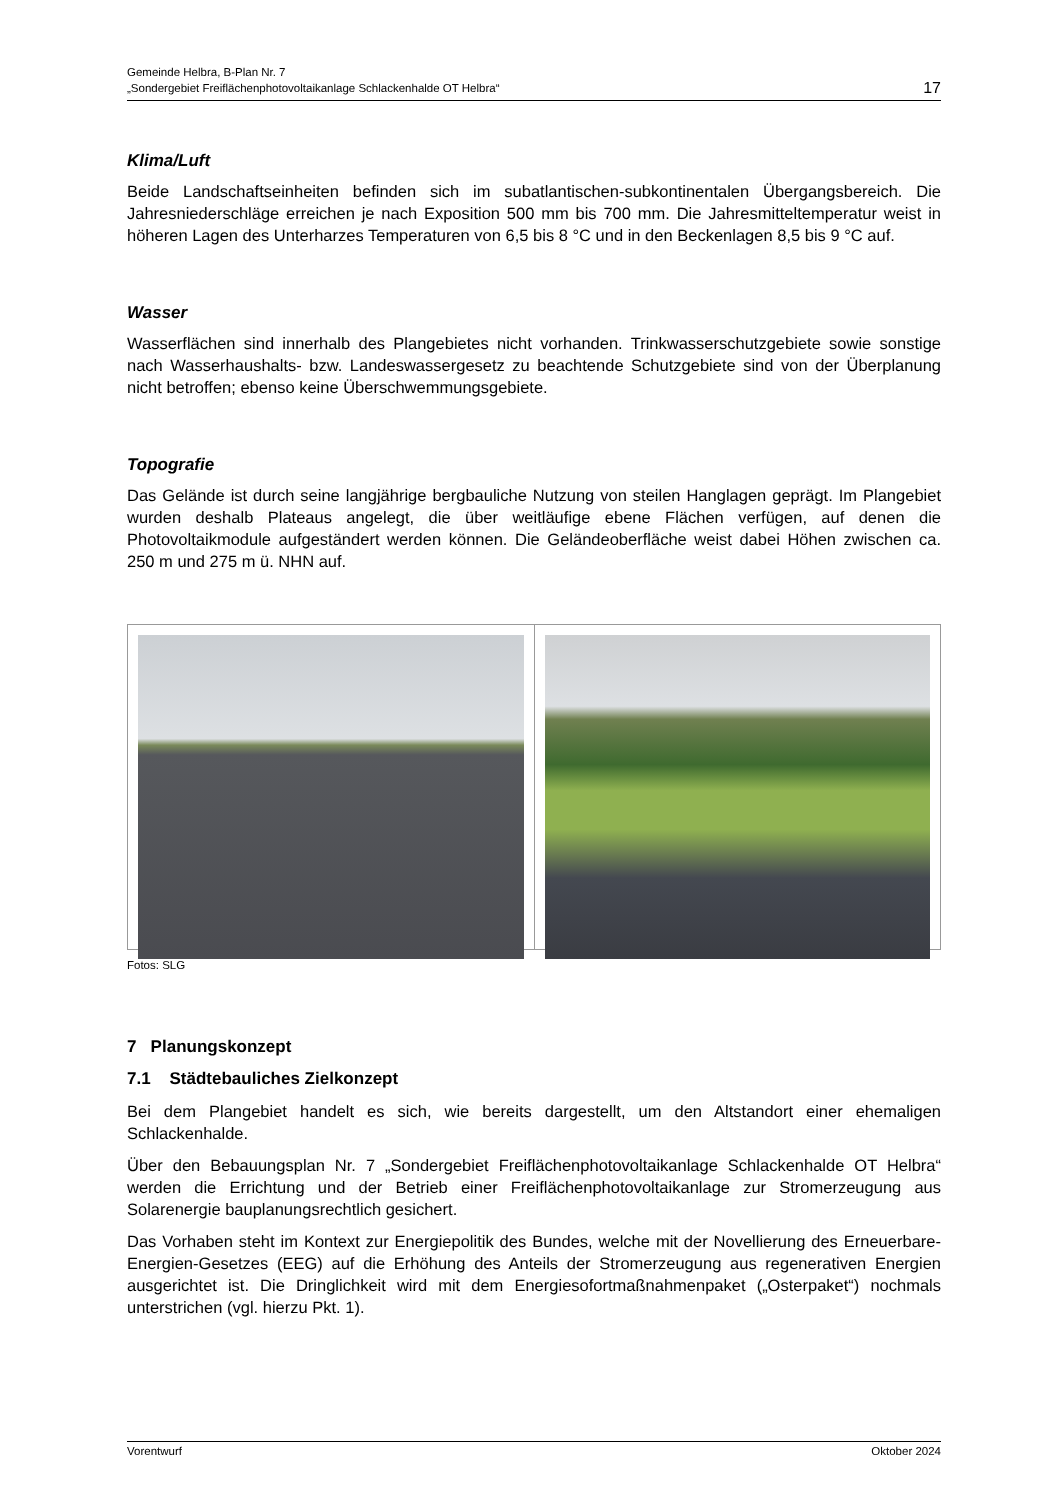Gemeinde Helbra, B-Plan Nr. 7
„Sondergebiet Freiflächenphotovoltaikanlage Schlackenhalde OT Helbra“
17
Klima/Luft
Beide Landschaftseinheiten befinden sich im subatlantischen-subkontinentalen Übergangs­bereich. Die Jahresniederschläge erreichen je nach Exposition 500 mm bis 700 mm. Die Jahresmitteltemperatur weist in höheren Lagen des Unterharzes Temperaturen von 6,5 bis 8 °C und in den Beckenlagen 8,5 bis 9 °C auf.
Wasser
Wasserflächen sind innerhalb des Plangebietes nicht vorhanden. Trinkwasserschutzgebiete sowie sonstige nach Wasserhaushalts- bzw. Landeswassergesetz zu beachtende Schutz­gebiete sind von der Überplanung nicht betroffen; ebenso keine Überschwemmungsgebiete.
Topografie
Das Gelände ist durch seine langjährige bergbauliche Nutzung von steilen Hanglagen geprägt. Im Plangebiet wurden deshalb Plateaus angelegt, die über weitläufige ebene Flächen verfügen, auf denen die Photovoltaikmodule aufgeständert werden können. Die Geländeoberfläche weist dabei Höhen zwischen ca. 250 m und 275 m ü. NHN auf.
Fotos: SLG
7 Planungskonzept
7.1 Städtebauliches Zielkonzept
Bei dem Plangebiet handelt es sich, wie bereits dargestellt, um den Altstandort einer ehemaligen Schlackenhalde.
Über den Bebauungsplan Nr. 7 „Sondergebiet Freiflächenphotovoltaikanlage Schlackenhalde OT Helbra“ werden die Errichtung und der Betrieb einer Freiflächenphotovoltaikanlage zur Stromerzeugung aus Solarenergie bauplanungsrechtlich gesichert.
Das Vorhaben steht im Kontext zur Energiepolitik des Bundes, welche mit der Novellierung des Erneuerbare-Energien-Gesetzes (EEG) auf die Erhöhung des Anteils der Stromerzeugung aus regenerativen Energien ausgerichtet ist. Die Dringlichkeit wird mit dem Energiesofort­maßnahmenpaket („Osterpaket“) nochmals unterstrichen (vgl. hierzu Pkt. 1).
Vorentwurf Oktober 2024